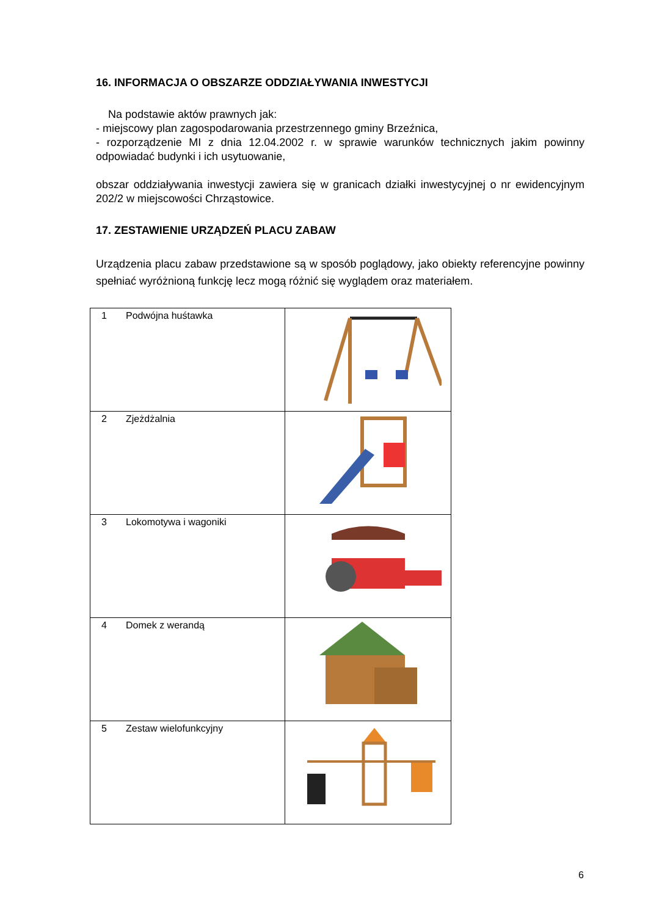16. INFORMACJA O OBSZARZE ODDZIAŁYWANIA INWESTYCJI
Na podstawie aktów prawnych jak:
- miejscowy plan zagospodarowania przestrzennego gminy Brzeźnica,
- rozporządzenie MI z dnia 12.04.2002 r. w sprawie warunków technicznych jakim powinny odpowiadać budynki i ich usytuowanie,
obszar oddziaływania inwestycji zawiera się w granicach działki inwestycyjnej o nr ewidencyjnym 202/2 w miejscowości Chrząstowice.
17. ZESTAWIENIE URZĄDZEŃ PLACU ZABAW
Urządzenia placu zabaw przedstawione są w sposób poglądowy, jako obiekty referencyjne powinny spełniać wyróżnioną funkcję lecz mogą różnić się wyglądem oraz materiałem.
| 1 Podwójna huśtawka | |
| 2 Zjeżdżalnia | |
| 3 Lokomotywa i wagoniki | |
| 4 Domek z werandą | |
| 5 Zestaw wielofunkcyjny | |
6